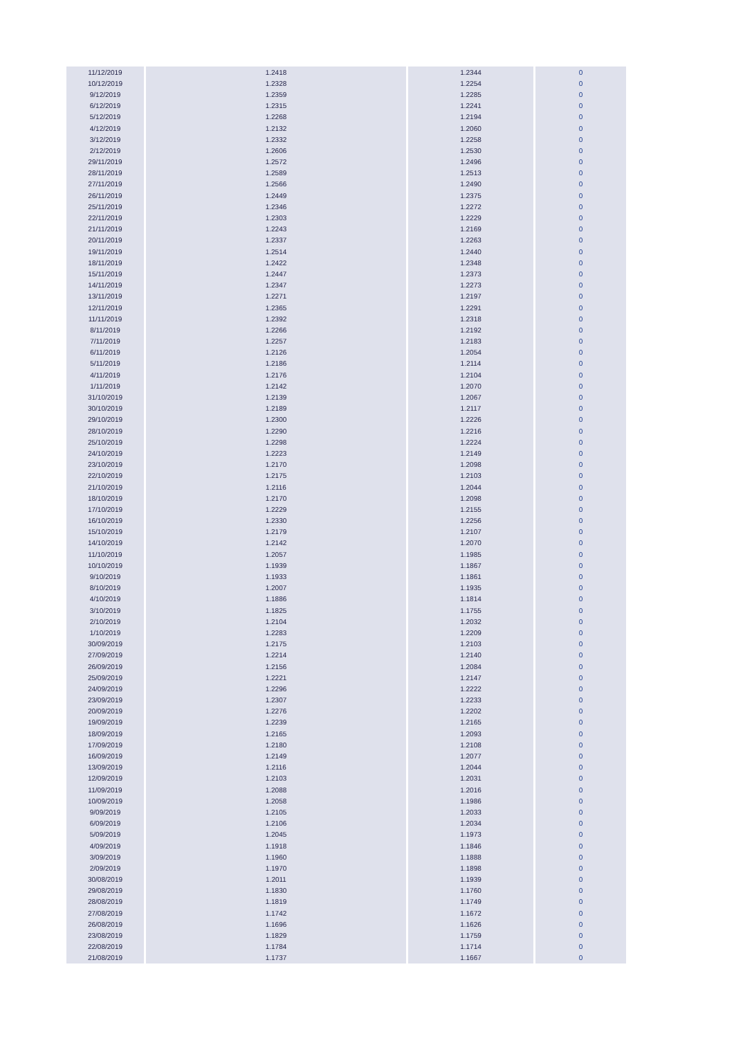| 11/12/2019 | 1.2418 | 1.2344 | 0 |
| 10/12/2019 | 1.2328 | 1.2254 | 0 |
| 9/12/2019 | 1.2359 | 1.2285 | 0 |
| 6/12/2019 | 1.2315 | 1.2241 | 0 |
| 5/12/2019 | 1.2268 | 1.2194 | 0 |
| 4/12/2019 | 1.2132 | 1.2060 | 0 |
| 3/12/2019 | 1.2332 | 1.2258 | 0 |
| 2/12/2019 | 1.2606 | 1.2530 | 0 |
| 29/11/2019 | 1.2572 | 1.2496 | 0 |
| 28/11/2019 | 1.2589 | 1.2513 | 0 |
| 27/11/2019 | 1.2566 | 1.2490 | 0 |
| 26/11/2019 | 1.2449 | 1.2375 | 0 |
| 25/11/2019 | 1.2346 | 1.2272 | 0 |
| 22/11/2019 | 1.2303 | 1.2229 | 0 |
| 21/11/2019 | 1.2243 | 1.2169 | 0 |
| 20/11/2019 | 1.2337 | 1.2263 | 0 |
| 19/11/2019 | 1.2514 | 1.2440 | 0 |
| 18/11/2019 | 1.2422 | 1.2348 | 0 |
| 15/11/2019 | 1.2447 | 1.2373 | 0 |
| 14/11/2019 | 1.2347 | 1.2273 | 0 |
| 13/11/2019 | 1.2271 | 1.2197 | 0 |
| 12/11/2019 | 1.2365 | 1.2291 | 0 |
| 11/11/2019 | 1.2392 | 1.2318 | 0 |
| 8/11/2019 | 1.2266 | 1.2192 | 0 |
| 7/11/2019 | 1.2257 | 1.2183 | 0 |
| 6/11/2019 | 1.2126 | 1.2054 | 0 |
| 5/11/2019 | 1.2186 | 1.2114 | 0 |
| 4/11/2019 | 1.2176 | 1.2104 | 0 |
| 1/11/2019 | 1.2142 | 1.2070 | 0 |
| 31/10/2019 | 1.2139 | 1.2067 | 0 |
| 30/10/2019 | 1.2189 | 1.2117 | 0 |
| 29/10/2019 | 1.2300 | 1.2226 | 0 |
| 28/10/2019 | 1.2290 | 1.2216 | 0 |
| 25/10/2019 | 1.2298 | 1.2224 | 0 |
| 24/10/2019 | 1.2223 | 1.2149 | 0 |
| 23/10/2019 | 1.2170 | 1.2098 | 0 |
| 22/10/2019 | 1.2175 | 1.2103 | 0 |
| 21/10/2019 | 1.2116 | 1.2044 | 0 |
| 18/10/2019 | 1.2170 | 1.2098 | 0 |
| 17/10/2019 | 1.2229 | 1.2155 | 0 |
| 16/10/2019 | 1.2330 | 1.2256 | 0 |
| 15/10/2019 | 1.2179 | 1.2107 | 0 |
| 14/10/2019 | 1.2142 | 1.2070 | 0 |
| 11/10/2019 | 1.2057 | 1.1985 | 0 |
| 10/10/2019 | 1.1939 | 1.1867 | 0 |
| 9/10/2019 | 1.1933 | 1.1861 | 0 |
| 8/10/2019 | 1.2007 | 1.1935 | 0 |
| 4/10/2019 | 1.1886 | 1.1814 | 0 |
| 3/10/2019 | 1.1825 | 1.1755 | 0 |
| 2/10/2019 | 1.2104 | 1.2032 | 0 |
| 1/10/2019 | 1.2283 | 1.2209 | 0 |
| 30/09/2019 | 1.2175 | 1.2103 | 0 |
| 27/09/2019 | 1.2214 | 1.2140 | 0 |
| 26/09/2019 | 1.2156 | 1.2084 | 0 |
| 25/09/2019 | 1.2221 | 1.2147 | 0 |
| 24/09/2019 | 1.2296 | 1.2222 | 0 |
| 23/09/2019 | 1.2307 | 1.2233 | 0 |
| 20/09/2019 | 1.2276 | 1.2202 | 0 |
| 19/09/2019 | 1.2239 | 1.2165 | 0 |
| 18/09/2019 | 1.2165 | 1.2093 | 0 |
| 17/09/2019 | 1.2180 | 1.2108 | 0 |
| 16/09/2019 | 1.2149 | 1.2077 | 0 |
| 13/09/2019 | 1.2116 | 1.2044 | 0 |
| 12/09/2019 | 1.2103 | 1.2031 | 0 |
| 11/09/2019 | 1.2088 | 1.2016 | 0 |
| 10/09/2019 | 1.2058 | 1.1986 | 0 |
| 9/09/2019 | 1.2105 | 1.2033 | 0 |
| 6/09/2019 | 1.2106 | 1.2034 | 0 |
| 5/09/2019 | 1.2045 | 1.1973 | 0 |
| 4/09/2019 | 1.1918 | 1.1846 | 0 |
| 3/09/2019 | 1.1960 | 1.1888 | 0 |
| 2/09/2019 | 1.1970 | 1.1898 | 0 |
| 30/08/2019 | 1.2011 | 1.1939 | 0 |
| 29/08/2019 | 1.1830 | 1.1760 | 0 |
| 28/08/2019 | 1.1819 | 1.1749 | 0 |
| 27/08/2019 | 1.1742 | 1.1672 | 0 |
| 26/08/2019 | 1.1696 | 1.1626 | 0 |
| 23/08/2019 | 1.1829 | 1.1759 | 0 |
| 22/08/2019 | 1.1784 | 1.1714 | 0 |
| 21/08/2019 | 1.1737 | 1.1667 | 0 |